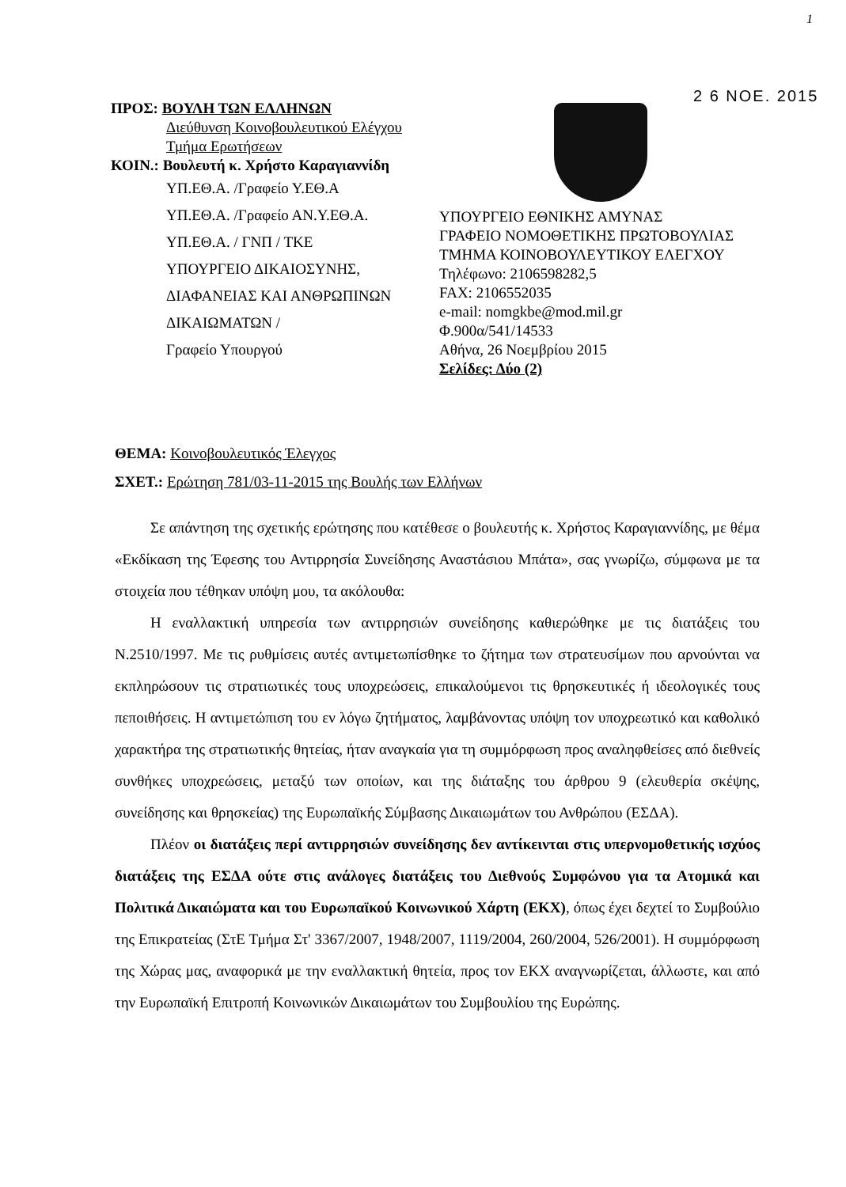1
2 6 ΝΟΕ. 2015
ΠΡΟΣ: ΒΟΥΛΗ ΤΩΝ ΕΛΛΗΝΩΝ
Διεύθυνση Κοινοβουλευτικού Ελέγχου
Τμήμα Ερωτήσεων
ΚΟΙΝ.: Βουλευτή κ. Χρήστο Καραγιαννίδη
ΥΠ.ΕΘ.Α. /Γραφείο Υ.ΕΘ.Α
ΥΠ.ΕΘ.Α. /Γραφείο ΑΝ.Υ.ΕΘ.Α.
ΥΠ.ΕΘ.Α. / ΓΝΠ / ΤΚΕ
ΥΠΟΥΡΓΕΙΟ ΔΙΚΑΙΟΣΥΝΗΣ,
ΔΙΑΦΑΝΕΙΑΣ ΚΑΙ ΑΝΘΡΩΠΙΝΩΝ
ΔΙΚΑΙΩΜΑΤΩΝ /
Γραφείο Υπουργού
ΥΠΟΥΡΓΕΙΟ ΕΘΝΙΚΗΣ ΑΜΥΝΑΣ
ΓΡΑΦΕΙΟ ΝΟΜΟΘΕΤΙΚΗΣ ΠΡΩΤΟΒΟΥΛΙΑΣ
ΤΜΗΜΑ ΚΟΙΝΟΒΟΥΛΕΥΤΙΚΟΥ ΕΛΕΓΧΟΥ
Τηλέφωνο: 2106598282,5
FAX: 2106552035
e-mail: nomgkbe@mod.mil.gr
Φ.900α/541/14533
Αθήνα, 26 Νοεμβρίου 2015
Σελίδες: Δύο (2)
ΘΕΜΑ: Κοινοβουλευτικός Έλεγχος
ΣΧΕΤ.: Ερώτηση 781/03-11-2015 της Βουλής των Ελλήνων
Σε απάντηση της σχετικής ερώτησης που κατέθεσε ο βουλευτής κ. Χρήστος Καραγιαννίδης, με θέμα «Εκδίκαση της Έφεσης του Αντιρρησία Συνείδησης Αναστάσιου Μπάτα», σας γνωρίζω, σύμφωνα με τα στοιχεία που τέθηκαν υπόψη μου, τα ακόλουθα:
Η εναλλακτική υπηρεσία των αντιρρησιών συνείδησης καθιερώθηκε με τις διατάξεις του Ν.2510/1997. Με τις ρυθμίσεις αυτές αντιμετωπίσθηκε το ζήτημα των στρατευσίμων που αρνούνται να εκπληρώσουν τις στρατιωτικές τους υποχρεώσεις, επικαλούμενοι τις θρησκευτικές ή ιδεολογικές τους πεποιθήσεις. Η αντιμετώπιση του εν λόγω ζητήματος, λαμβάνοντας υπόψη τον υποχρεωτικό και καθολικό χαρακτήρα της στρατιωτικής θητείας, ήταν αναγκαία για τη συμμόρφωση προς αναληφθείσες από διεθνείς συνθήκες υποχρεώσεις, μεταξύ των οποίων, και της διάταξης του άρθρου 9 (ελευθερία σκέψης, συνείδησης και θρησκείας) της Ευρωπαϊκής Σύμβασης Δικαιωμάτων του Ανθρώπου (ΕΣΔΑ).
Πλέον οι διατάξεις περί αντιρρησιών συνείδησης δεν αντίκεινται στις υπερνομοθετικής ισχύος διατάξεις της ΕΣΔΑ ούτε στις ανάλογες διατάξεις του Διεθνούς Συμφώνου για τα Ατομικά και Πολιτικά Δικαιώματα και του Ευρωπαϊκού Κοινωνικού Χάρτη (ΕΚΧ), όπως έχει δεχτεί το Συμβούλιο της Επικρατείας (ΣτΕ Τμήμα Στ' 3367/2007, 1948/2007, 1119/2004, 260/2004, 526/2001). Η συμμόρφωση της Χώρας μας, αναφορικά με την εναλλακτική θητεία, προς τον ΕΚΧ αναγνωρίζεται, άλλωστε, και από την Ευρωπαϊκή Επιτροπή Κοινωνικών Δικαιωμάτων του Συμβουλίου της Ευρώπης.